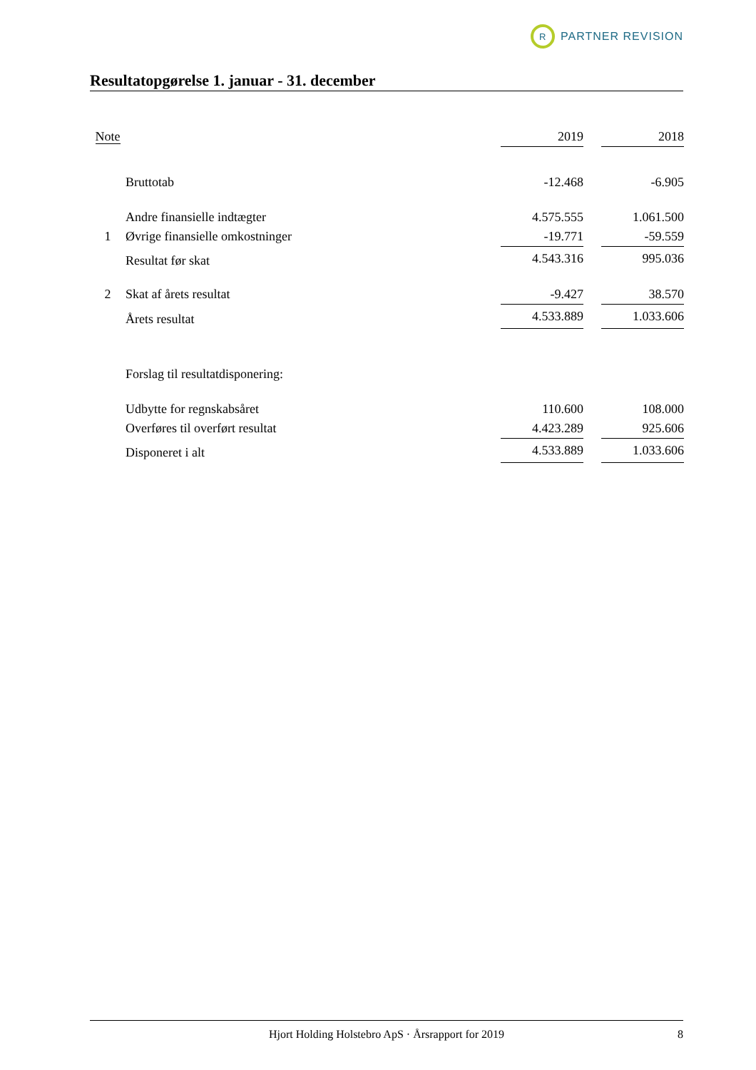R
PARTNER REVISION
Resultatopgørelse 1. januar - 31. december
| Note | | 2019 | | 2018 |
| --- | --- | --- | --- | --- |
| | Bruttotab | -12.468 | | -6.905 |
| | Andre finansielle indtægter | 4.575.555 | | 1.061.500 |
| 1 | Øvrige finansielle omkostninger | -19.771 | | -59.559 |
| | Resultat før skat | 4.543.316 | | 995.036 |
| 2 | Skat af årets resultat | -9.427 | | 38.570 |
| | Årets resultat | 4.533.889 | | 1.033.606 |
| | Forslag til resultatdisponering: | | | |
| | Udbytte for regnskabsåret | 110.600 | | 108.000 |
| | Overføres til overført resultat | 4.423.289 | | 925.606 |
| | Disponeret i alt | 4.533.889 | | 1.033.606 |
Hjort Holding Holstebro ApS · Årsrapport for 2019 8